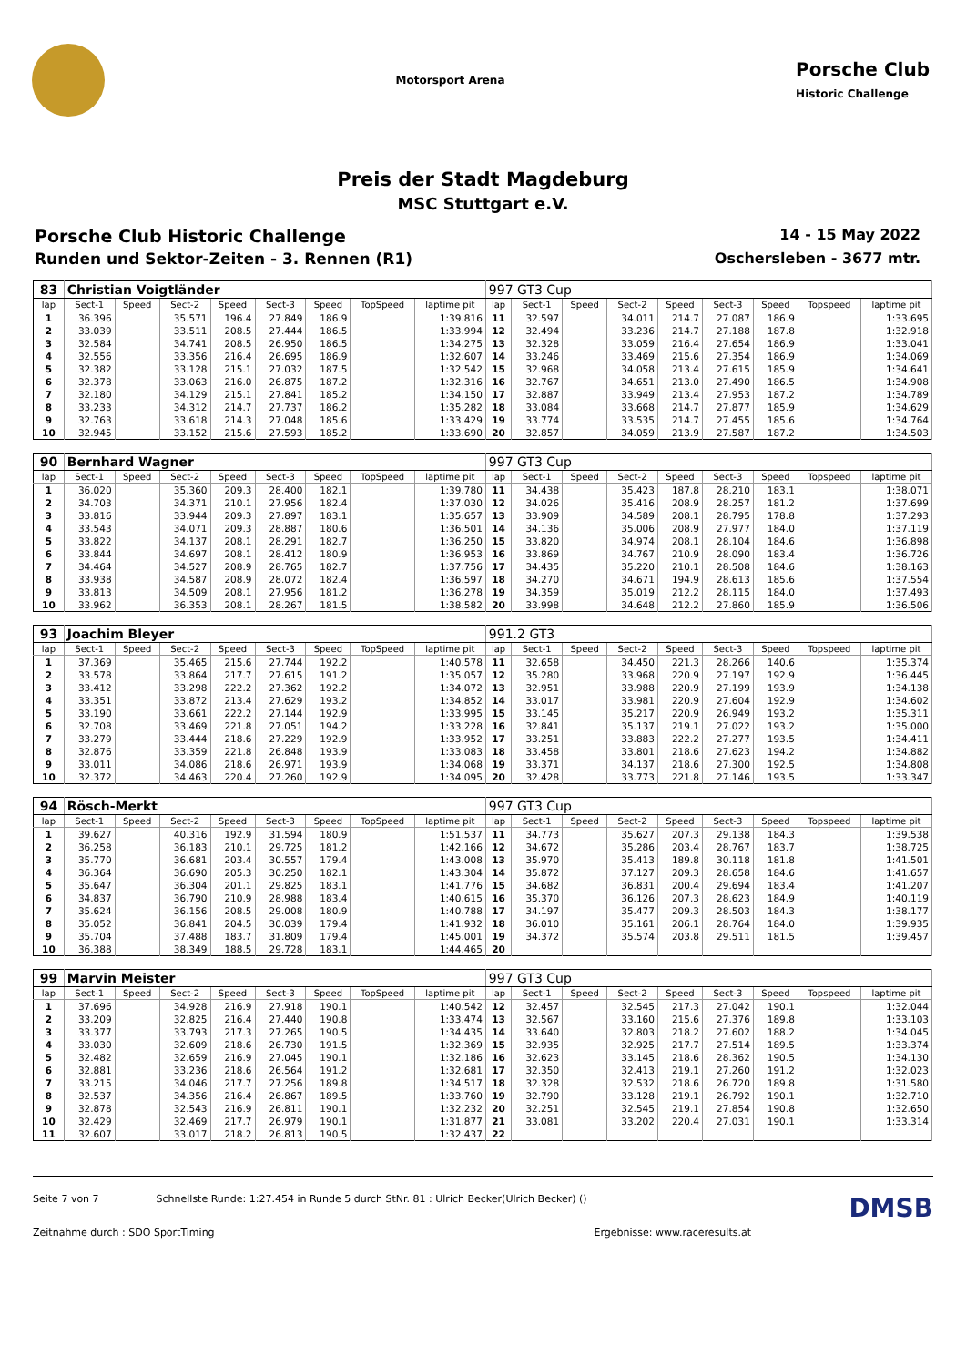Motorsport Arena
Porsche Club
Historic Challenge
Preis der Stadt Magdeburg
MSC Stuttgart e.V.
Porsche Club Historic Challenge
14 - 15 May 2022
Runden und Sektor-Zeiten - 3. Rennen (R1)
Oschersleben - 3677 mtr.
| 83 | Christian Voigtländer | | | | | | | | 997 GT3 Cup | | | | | | | | |
| lap | Sect-1 | Speed | Sect-2 | Speed | Sect-3 | Speed | TopSpeed | laptime pit | lap | Sect-1 | Speed | Sect-2 | Speed | Sect-3 | Speed | Topspeed | laptime pit |
| 1 | 36.396 | | 35.571 | 196.4 | 27.849 | 186.9 | | 1:39.816 | 11 | 32.597 | | 34.011 | 214.7 | 27.087 | 186.9 | | 1:33.695 |
| 2 | 33.039 | | 33.511 | 208.5 | 27.444 | 186.5 | | 1:33.994 | 12 | 32.494 | | 33.236 | 214.7 | 27.188 | 187.8 | | 1:32.918 |
| 3 | 32.584 | | 34.741 | 208.5 | 26.950 | 186.5 | | 1:34.275 | 13 | 32.328 | | 33.059 | 216.4 | 27.654 | 186.9 | | 1:33.041 |
| 4 | 32.556 | | 33.356 | 216.4 | 26.695 | 186.9 | | 1:32.607 | 14 | 33.246 | | 33.469 | 215.6 | 27.354 | 186.9 | | 1:34.069 |
| 5 | 32.382 | | 33.128 | 215.1 | 27.032 | 187.5 | | 1:32.542 | 15 | 32.968 | | 34.058 | 213.4 | 27.615 | 185.9 | | 1:34.641 |
| 6 | 32.378 | | 33.063 | 216.0 | 26.875 | 187.2 | | 1:32.316 | 16 | 32.767 | | 34.651 | 213.0 | 27.490 | 186.5 | | 1:34.908 |
| 7 | 32.180 | | 34.129 | 215.1 | 27.841 | 185.2 | | 1:34.150 | 17 | 32.887 | | 33.949 | 213.4 | 27.953 | 187.2 | | 1:34.789 |
| 8 | 33.233 | | 34.312 | 214.7 | 27.737 | 186.2 | | 1:35.282 | 18 | 33.084 | | 33.668 | 214.7 | 27.877 | 185.9 | | 1:34.629 |
| 9 | 32.763 | | 33.618 | 214.3 | 27.048 | 185.6 | | 1:33.429 | 19 | 33.774 | | 33.535 | 214.7 | 27.455 | 185.6 | | 1:34.764 |
| 10 | 32.945 | | 33.152 | 215.6 | 27.593 | 185.2 | | 1:33.690 | 20 | 32.857 | | 34.059 | 213.9 | 27.587 | 187.2 | | 1:34.503 |
| 90 | Bernhard Wagner | | | | | | | | 997 GT3 Cup | | | | | | | | |
| lap | Sect-1 | Speed | Sect-2 | Speed | Sect-3 | Speed | TopSpeed | laptime pit | lap | Sect-1 | Speed | Sect-2 | Speed | Sect-3 | Speed | Topspeed | laptime pit |
| 1 | 36.020 | | 35.360 | 209.3 | 28.400 | 182.1 | | 1:39.780 | 11 | 34.438 | | 35.423 | 187.8 | 28.210 | 183.1 | | 1:38.071 |
| 2 | 34.703 | | 34.371 | 210.1 | 27.956 | 182.4 | | 1:37.030 | 12 | 34.026 | | 35.416 | 208.9 | 28.257 | 181.2 | | 1:37.699 |
| 3 | 33.816 | | 33.944 | 209.3 | 27.897 | 183.1 | | 1:35.657 | 13 | 33.909 | | 34.589 | 208.1 | 28.795 | 178.8 | | 1:37.293 |
| 4 | 33.543 | | 34.071 | 209.3 | 28.887 | 180.6 | | 1:36.501 | 14 | 34.136 | | 35.006 | 208.9 | 27.977 | 184.0 | | 1:37.119 |
| 5 | 33.822 | | 34.137 | 208.1 | 28.291 | 182.7 | | 1:36.250 | 15 | 33.820 | | 34.974 | 208.1 | 28.104 | 184.6 | | 1:36.898 |
| 6 | 33.844 | | 34.697 | 208.1 | 28.412 | 180.9 | | 1:36.953 | 16 | 33.869 | | 34.767 | 210.9 | 28.090 | 183.4 | | 1:36.726 |
| 7 | 34.464 | | 34.527 | 208.9 | 28.765 | 182.7 | | 1:37.756 | 17 | 34.435 | | 35.220 | 210.1 | 28.508 | 184.6 | | 1:38.163 |
| 8 | 33.938 | | 34.587 | 208.9 | 28.072 | 182.4 | | 1:36.597 | 18 | 34.270 | | 34.671 | 194.9 | 28.613 | 185.6 | | 1:37.554 |
| 9 | 33.813 | | 34.509 | 208.1 | 27.956 | 181.2 | | 1:36.278 | 19 | 34.359 | | 35.019 | 212.2 | 28.115 | 184.0 | | 1:37.493 |
| 10 | 33.962 | | 36.353 | 208.1 | 28.267 | 181.5 | | 1:38.582 | 20 | 33.998 | | 34.648 | 212.2 | 27.860 | 185.9 | | 1:36.506 |
| 93 | Joachim Bleyer | | | | | | | | 991.2 GT3 | | | | | | | | |
| lap | Sect-1 | Speed | Sect-2 | Speed | Sect-3 | Speed | TopSpeed | laptime pit | lap | Sect-1 | Speed | Sect-2 | Speed | Sect-3 | Speed | Topspeed | laptime pit |
| 1 | 37.369 | | 35.465 | 215.6 | 27.744 | 192.2 | | 1:40.578 | 11 | 32.658 | | 34.450 | 221.3 | 28.266 | 140.6 | | 1:35.374 |
| 2 | 33.578 | | 33.864 | 217.7 | 27.615 | 191.2 | | 1:35.057 | 12 | 35.280 | | 33.968 | 220.9 | 27.197 | 192.9 | | 1:36.445 |
| 3 | 33.412 | | 33.298 | 222.2 | 27.362 | 192.2 | | 1:34.072 | 13 | 32.951 | | 33.988 | 220.9 | 27.199 | 193.9 | | 1:34.138 |
| 4 | 33.351 | | 33.872 | 213.4 | 27.629 | 193.2 | | 1:34.852 | 14 | 33.017 | | 33.981 | 220.9 | 27.604 | 192.9 | | 1:34.602 |
| 5 | 33.190 | | 33.661 | 222.2 | 27.144 | 192.9 | | 1:33.995 | 15 | 33.145 | | 35.217 | 220.9 | 26.949 | 193.2 | | 1:35.311 |
| 6 | 32.708 | | 33.469 | 221.8 | 27.051 | 194.2 | | 1:33.228 | 16 | 32.841 | | 35.137 | 219.1 | 27.022 | 193.2 | | 1:35.000 |
| 7 | 33.279 | | 33.444 | 218.6 | 27.229 | 192.9 | | 1:33.952 | 17 | 33.251 | | 33.883 | 222.2 | 27.277 | 193.5 | | 1:34.411 |
| 8 | 32.876 | | 33.359 | 221.8 | 26.848 | 193.9 | | 1:33.083 | 18 | 33.458 | | 33.801 | 218.6 | 27.623 | 194.2 | | 1:34.882 |
| 9 | 33.011 | | 34.086 | 218.6 | 26.971 | 193.9 | | 1:34.068 | 19 | 33.371 | | 34.137 | 218.6 | 27.300 | 192.5 | | 1:34.808 |
| 10 | 32.372 | | 34.463 | 220.4 | 27.260 | 192.9 | | 1:34.095 | 20 | 32.428 | | 33.773 | 221.8 | 27.146 | 193.5 | | 1:33.347 |
| 94 | Rösch-Merkt | | | | | | | | 997 GT3 Cup | | | | | | | | |
| lap | Sect-1 | Speed | Sect-2 | Speed | Sect-3 | Speed | TopSpeed | laptime pit | lap | Sect-1 | Speed | Sect-2 | Speed | Sect-3 | Speed | Topspeed | laptime pit |
| 1 | 39.627 | | 40.316 | 192.9 | 31.594 | 180.9 | | 1:51.537 | 11 | 34.773 | | 35.627 | 207.3 | 29.138 | 184.3 | | 1:39.538 |
| 2 | 36.258 | | 36.183 | 210.1 | 29.725 | 181.2 | | 1:42.166 | 12 | 34.672 | | 35.286 | 203.4 | 28.767 | 183.7 | | 1:38.725 |
| 3 | 35.770 | | 36.681 | 203.4 | 30.557 | 179.4 | | 1:43.008 | 13 | 35.970 | | 35.413 | 189.8 | 30.118 | 181.8 | | 1:41.501 |
| 4 | 36.364 | | 36.690 | 205.3 | 30.250 | 182.1 | | 1:43.304 | 14 | 35.872 | | 37.127 | 209.3 | 28.658 | 184.6 | | 1:41.657 |
| 5 | 35.647 | | 36.304 | 201.1 | 29.825 | 183.1 | | 1:41.776 | 15 | 34.682 | | 36.831 | 200.4 | 29.694 | 183.4 | | 1:41.207 |
| 6 | 34.837 | | 36.790 | 210.9 | 28.988 | 183.4 | | 1:40.615 | 16 | 35.370 | | 36.126 | 207.3 | 28.623 | 184.9 | | 1:40.119 |
| 7 | 35.624 | | 36.156 | 208.5 | 29.008 | 180.9 | | 1:40.788 | 17 | 34.197 | | 35.477 | 209.3 | 28.503 | 184.3 | | 1:38.177 |
| 8 | 35.052 | | 36.841 | 204.5 | 30.039 | 179.4 | | 1:41.932 | 18 | 36.010 | | 35.161 | 206.1 | 28.764 | 184.0 | | 1:39.935 |
| 9 | 35.704 | | 37.488 | 183.7 | 31.809 | 179.4 | | 1:45.001 | 19 | 34.372 | | 35.574 | 203.8 | 29.511 | 181.5 | | 1:39.457 |
| 10 | 36.388 | | 38.349 | 188.5 | 29.728 | 183.1 | | 1:44.465 | 20 | | | | | | | | |
| 99 | Marvin Meister | | | | | | | | 997 GT3 Cup | | | | | | | | |
| lap | Sect-1 | Speed | Sect-2 | Speed | Sect-3 | Speed | TopSpeed | laptime pit | lap | Sect-1 | Speed | Sect-2 | Speed | Sect-3 | Speed | Topspeed | laptime pit |
| 1 | 37.696 | | 34.928 | 216.9 | 27.918 | 190.1 | | 1:40.542 | 12 | 32.457 | | 32.545 | 217.3 | 27.042 | 190.1 | | 1:32.044 |
| 2 | 33.209 | | 32.825 | 216.4 | 27.440 | 190.8 | | 1:33.474 | 13 | 32.567 | | 33.160 | 215.6 | 27.376 | 189.8 | | 1:33.103 |
| 3 | 33.377 | | 33.793 | 217.3 | 27.265 | 190.5 | | 1:34.435 | 14 | 33.640 | | 32.803 | 218.2 | 27.602 | 188.2 | | 1:34.045 |
| 4 | 33.030 | | 32.609 | 218.6 | 26.730 | 191.5 | | 1:32.369 | 15 | 32.935 | | 32.925 | 217.7 | 27.514 | 189.5 | | 1:33.374 |
| 5 | 32.482 | | 32.659 | 216.9 | 27.045 | 190.1 | | 1:32.186 | 16 | 32.623 | | 33.145 | 218.6 | 28.362 | 190.5 | | 1:34.130 |
| 6 | 32.881 | | 33.236 | 218.6 | 26.564 | 191.2 | | 1:32.681 | 17 | 32.350 | | 32.413 | 219.1 | 27.260 | 191.2 | | 1:32.023 |
| 7 | 33.215 | | 34.046 | 217.7 | 27.256 | 189.8 | | 1:34.517 | 18 | 32.328 | | 32.532 | 218.6 | 26.720 | 189.8 | | 1:31.580 |
| 8 | 32.537 | | 34.356 | 216.4 | 26.867 | 189.5 | | 1:33.760 | 19 | 32.790 | | 33.128 | 219.1 | 26.792 | 190.1 | | 1:32.710 |
| 9 | 32.878 | | 32.543 | 216.9 | 26.811 | 190.1 | | 1:32.232 | 20 | 32.251 | | 32.545 | 219.1 | 27.854 | 190.8 | | 1:32.650 |
| 10 | 32.429 | | 32.469 | 217.7 | 26.979 | 190.1 | | 1:31.877 | 21 | 33.081 | | 33.202 | 220.4 | 27.031 | 190.1 | | 1:33.314 |
| 11 | 32.607 | | 33.017 | 218.2 | 26.813 | 190.5 | | 1:32.437 | 22 | | | | | | | | |
Seite 7 von 7 Schnellste Runde: 1:27.454 in Runde 5 durch StNr. 81 : Ulrich Becker(Ulrich Becker) () DMSB
Zeitnahme durch : SDO SportTiming Ergebnisse: www.raceresults.at